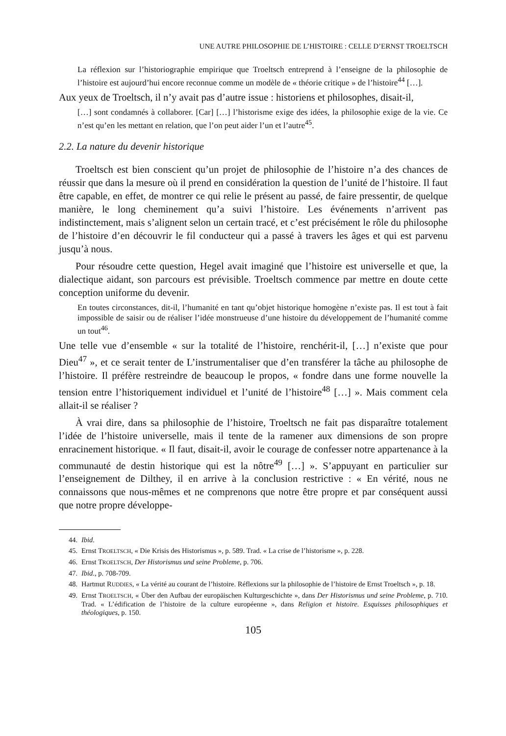UNE AUTRE PHILOSOPHIE DE L’HISTOIRE : CELLE D’ERNST TROELTSCH
La réflexion sur l’historiographie empirique que Troeltsch entreprend à l’enseigne de la philosophie de l’histoire est aujourd’hui encore reconnue comme un modèle de « théorie critique » de l’histoire<sup>44</sup> […].
Aux yeux de Troeltsch, il n’y avait pas d’autre issue : historiens et philosophes, disait-il,
[…] sont condamnés à collaborer. [Car] […] l’historisme exige des idées, la philosophie exige de la vie. Ce n’est qu’en les mettant en relation, que l’on peut aider l’un et l’autre<sup>45</sup>.
2.2. La nature du devenir historique
Troeltsch est bien conscient qu’un projet de philosophie de l’histoire n’a des chances de réussir que dans la mesure où il prend en considération la question de l’unité de l’histoire. Il faut être capable, en effet, de montrer ce qui relie le présent au passé, de faire pressentir, de quelque manière, le long cheminement qu’a suivi l’histoire. Les événements n’arrivent pas indistinctement, mais s’alignent selon un certain tracé, et c’est précisément le rôle du philosophe de l’histoire d’en découvrir le fil conducteur qui a passé à travers les âges et qui est parvenu jusqu’à nous.
Pour résoudre cette question, Hegel avait imaginé que l’histoire est universelle et que, la dialectique aidant, son parcours est prévisible. Troeltsch commence par mettre en doute cette conception uniforme du devenir.
En toutes circonstances, dit-il, l’humanité en tant qu’objet historique homogène n’existe pas. Il est tout à fait impossible de saisir ou de réaliser l’idée monstrueuse d’une histoire du développement de l’humanité comme un tout<sup>46</sup>.
Une telle vue d’ensemble « sur la totalité de l’histoire, renchérit-il, […] n’existe que pour Dieu<sup>47</sup> », et ce serait tenter de L’instrumentaliser que d’en transférer la tâche au philosophe de l’histoire. Il préfère restreindre de beaucoup le propos, « fondre dans une forme nouvelle la tension entre l’historiquement individuel et l’unité de l’histoire<sup>48</sup> […] ». Mais comment cela allait-il se réaliser ?
À vrai dire, dans sa philosophie de l’histoire, Troeltsch ne fait pas disparaître totalement l’idée de l’histoire universelle, mais il tente de la ramener aux dimensions de son propre enracinement historique. « Il faut, disait-il, avoir le courage de confesser notre appartenance à la communauté de destin historique qui est la nôtre<sup>49</sup> […] ». S’appuyant en particulier sur l’enseignement de Dilthey, il en arrive à la conclusion restrictive : « En vérité, nous ne connaissons que nous-mêmes et ne comprenons que notre être propre et par conséquent aussi que notre propre développe-
44. Ibid.
45. Ernst TROELTSCH, « Die Krisis des Historismus », p. 589. Trad. « La crise de l’historisme », p. 228.
46. Ernst TROELTSCH, Der Historismus und seine Probleme, p. 706.
47. Ibid., p. 708-709.
48. Hartmut RUDDIES, « La vérité au courant de l’histoire. Réflexions sur la philosophie de l’histoire de Ernst Troeltsch », p. 18.
49. Ernst TROELTSCH, « Über den Aufbau der europäischen Kulturgeschichte », dans Der Historismus und seine Probleme, p. 710. Trad. « L’édification de l’histoire de la culture européenne », dans Religion et histoire. Esquisses philosophiques et théologiques, p. 150.
105